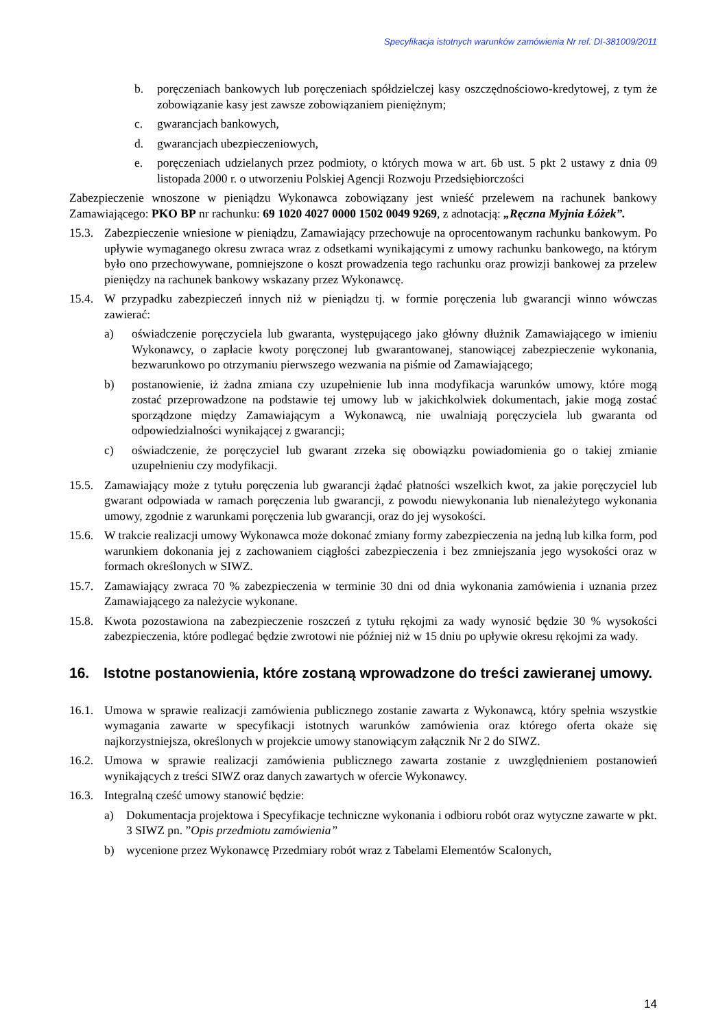Specyfikacja istotnych warunków zamówienia Nr ref. DI-381009/2011
b. poręczeniach bankowych lub poręczeniach spółdzielczej kasy oszczędnościowo-kredytowej, z tym że zobowiązanie kasy jest zawsze zobowiązaniem pieniężnym;
c. gwarancjach bankowych,
d. gwarancjach ubezpieczeniowych,
e. poręczeniach udzielanych przez podmioty, o których mowa w art. 6b ust. 5 pkt 2 ustawy z dnia 09 listopada 2000 r. o utworzeniu Polskiej Agencji Rozwoju Przedsiębiorczości
Zabezpieczenie wnoszone w pieniądzu Wykonawca zobowiązany jest wnieść przelewem na rachunek bankowy Zamawiającego: PKO BP nr rachunku: 69 1020 4027 0000 1502 0049 9269, z adnotacją: „Ręczna Myjnia Łóżek”.
15.3. Zabezpieczenie wniesione w pieniądzu, Zamawiający przechowuje na oprocentowanym rachunku bankowym. Po upływie wymaganego okresu zwraca wraz z odsetkami wynikającymi z umowy rachunku bankowego, na którym było ono przechowywane, pomniejszone o koszt prowadzenia tego rachunku oraz prowizji bankowej za przelew pieniędzy na rachunek bankowy wskazany przez Wykonawcę.
15.4. W przypadku zabezpieczeń innych niż w pieniądzu tj. w formie poręczenia lub gwarancji winno wówczas zawierać:
a) oświadczenie poręczyciela lub gwaranta, występującego jako główny dłużnik Zamawiającego w imieniu Wykonawcy, o zapłacie kwoty poręczonej lub gwarantowanej, stanowiącej zabezpieczenie wykonania, bezwarunkowo po otrzymaniu pierwszego wezwania na piśmie od Zamawiającego;
b) postanowienie, iż żadna zmiana czy uzupełnienie lub inna modyfikacja warunków umowy, które mogą zostać przeprowadzone na podstawie tej umowy lub w jakichkolwiek dokumentach, jakie mogą zostać sporządzone między Zamawiającym a Wykonawcą, nie uwalniają poręczyciela lub gwaranta od odpowiedzialności wynikającej z gwarancji;
c) oświadczenie, że poręczyciel lub gwarant zrzeka się obowiązku powiadomienia go o takiej zmianie uzupełnieniu czy modyfikacji.
15.5. Zamawiający może z tytułu poręczenia lub gwarancji żądać płatności wszelkich kwot, za jakie poręczyciel lub gwarant odpowiada w ramach poręczenia lub gwarancji, z powodu niewykonania lub nienależytego wykonania umowy, zgodnie z warunkami poręczenia lub gwarancji, oraz do jej wysokości.
15.6. W trakcie realizacji umowy Wykonawca może dokonać zmiany formy zabezpieczenia na jedną lub kilka form, pod warunkiem dokonania jej z zachowaniem ciągłości zabezpieczenia i bez zmniejszania jego wysokości oraz w formach określonych w SIWZ.
15.7. Zamawiający zwraca 70 % zabezpieczenia w terminie 30 dni od dnia wykonania zamówienia i uznania przez Zamawiającego za należycie wykonane.
15.8. Kwota pozostawiona na zabezpieczenie roszczeń z tytułu rękojmi za wady wynosić będzie 30 % wysokości zabezpieczenia, które podlegać będzie zwrotowi nie później niż w 15 dniu po upływie okresu rękojmi za wady.
16. Istotne postanowienia, które zostaną wprowadzone do treści zawieranej umowy.
16.1. Umowa w sprawie realizacji zamówienia publicznego zostanie zawarta z Wykonawcą, który spełnia wszystkie wymagania zawarte w specyfikacji istotnych warunków zamówienia oraz którego oferta okaże się najkorzystniejsza, określonych w projekcie umowy stanowiącym załącznik Nr 2 do SIWZ.
16.2. Umowa w sprawie realizacji zamówienia publicznego zawarta zostanie z uwzględnieniem postanowień wynikających z treści SIWZ oraz danych zawartych w ofercie Wykonawcy.
16.3. Integralną cześć umowy stanowić będzie:
a) Dokumentacja projektowa i Specyfikacje techniczne wykonania i odbioru robót oraz wytyczne zawarte w pkt. 3 SIWZ pn. ”Opis przedmiotu zamówienia”
b) wycenione przez Wykonawcę Przedmiary robót wraz z Tabelami Elementów Scalonych,
14